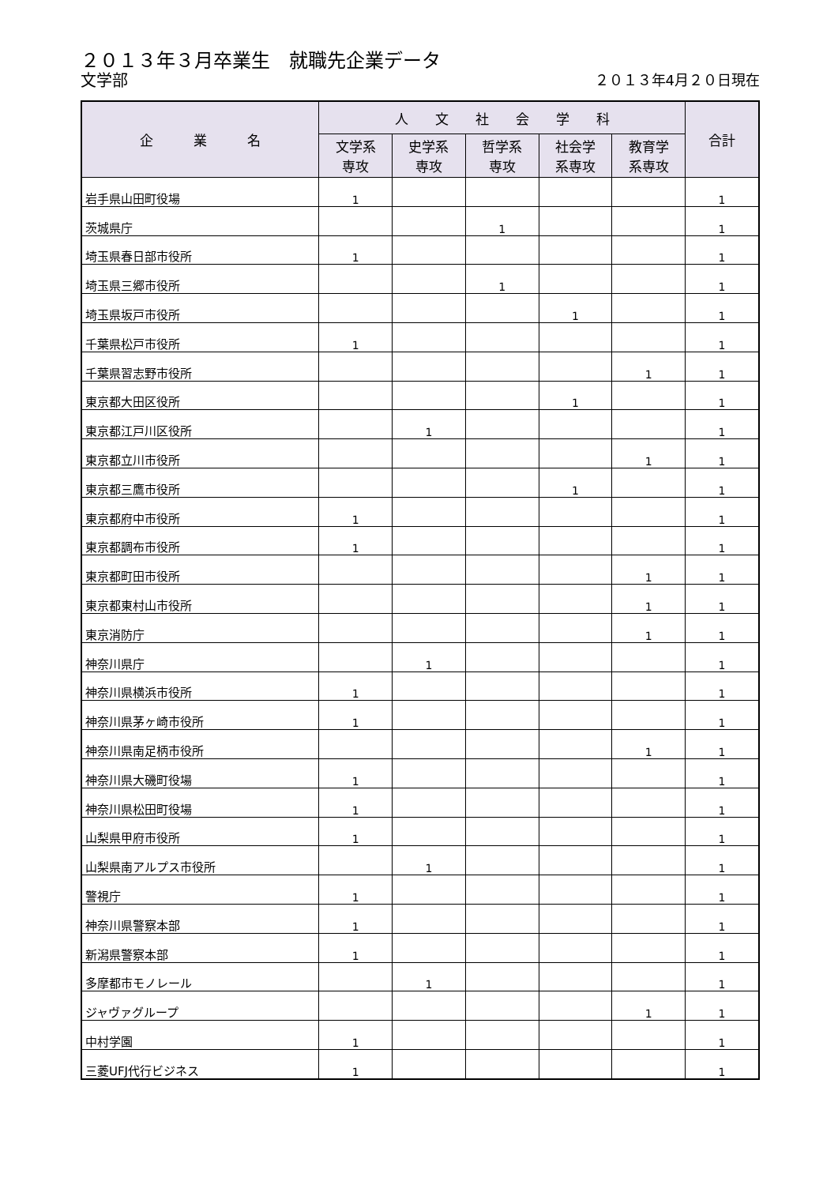２０１３年３月卒業生　就職先企業データ
文学部 ２０１３年4月２０日現在
| 企 業 名 | 人 文 社 会 学 科 | | | | | 合計 |
| --- | --- | --- | --- | --- | --- | --- |
| | 文学系 専攻 | 史学系 専攻 | 哲学系 専攻 | 社会学 系専攻 | 教育学 系専攻 | |
| 岩手県山田町役場 | 1 | | | | | 1 |
| 茨城県庁 | | | 1 | | | 1 |
| 埼玉県春日部市役所 | 1 | | | | | 1 |
| 埼玉県三郷市役所 | | | 1 | | | 1 |
| 埼玉県坂戸市役所 | | | | 1 | | 1 |
| 千葉県松戸市役所 | 1 | | | | | 1 |
| 千葉県習志野市役所 | | | | | 1 | 1 |
| 東京都大田区役所 | | | | 1 | | 1 |
| 東京都江戸川区役所 | | 1 | | | | 1 |
| 東京都立川市役所 | | | | | 1 | 1 |
| 東京都三鷹市役所 | | | | 1 | | 1 |
| 東京都府中市役所 | 1 | | | | | 1 |
| 東京都調布市役所 | 1 | | | | | 1 |
| 東京都町田市役所 | | | | | 1 | 1 |
| 東京都東村山市役所 | | | | | 1 | 1 |
| 東京消防庁 | | | | | 1 | 1 |
| 神奈川県庁 | | 1 | | | | 1 |
| 神奈川県横浜市役所 | 1 | | | | | 1 |
| 神奈川県茅ヶ崎市役所 | 1 | | | | | 1 |
| 神奈川県南足柄市役所 | | | | | 1 | 1 |
| 神奈川県大磯町役場 | 1 | | | | | 1 |
| 神奈川県松田町役場 | 1 | | | | | 1 |
| 山梨県甲府市役所 | 1 | | | | | 1 |
| 山梨県南アルプス市役所 | | 1 | | | | 1 |
| 警視庁 | 1 | | | | | 1 |
| 神奈川県警察本部 | 1 | | | | | 1 |
| 新潟県警察本部 | 1 | | | | | 1 |
| 多摩都市モノレール | | 1 | | | | 1 |
| ジャヴァグループ | | | | | 1 | 1 |
| 中村学園 | 1 | | | | | 1 |
| 三菱UFJ代行ビジネス | 1 | | | | | 1 |